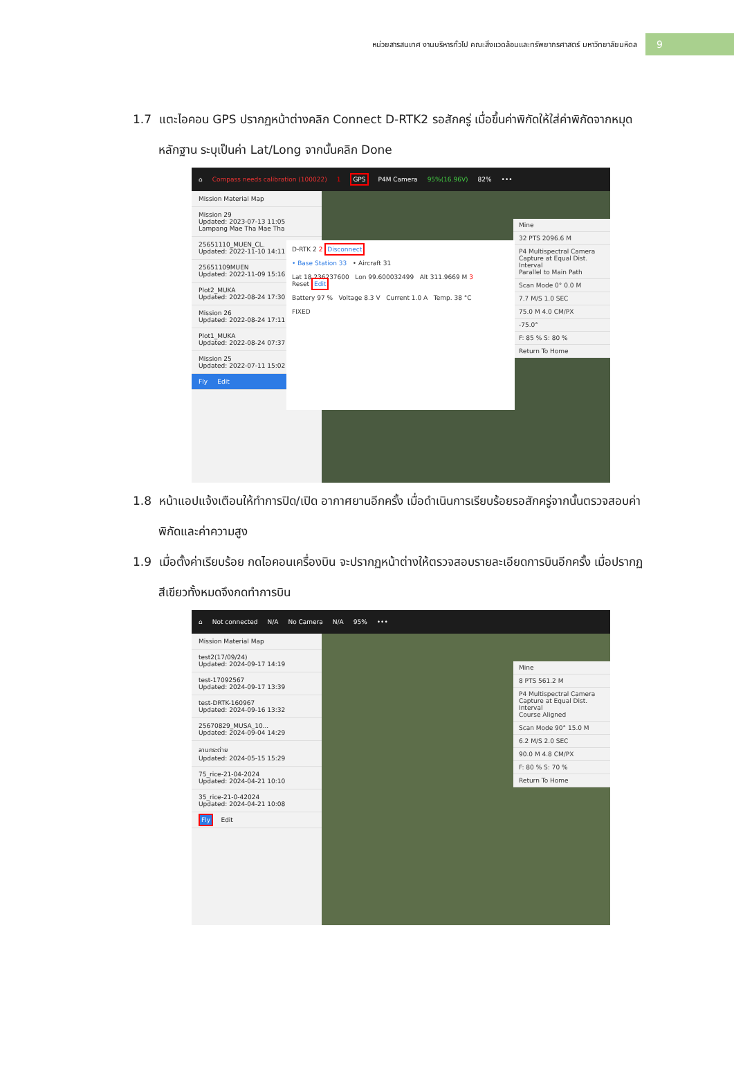หน่วยสารสนเทศ งานบริหารทั่วไป คณะสิ่งแวดล้อมและทรัพยากรศาสตร์ มหาวิทยาลัยมหิดล 9
1.7 แตะไอคอน GPS ปรากฏหน้าต่างคลิก Connect D-RTK2 รอสักครู่ เมื่อขึ้นค่าพิกัดให้ใส่ค่าพิกัดจากหมุดหลักฐาน ระบุเป็นค่า Lat/Long จากนั้นคลิก Done
⌂ Compass needs calibration (100022) 1 GPS P4M Camera 95%(16.96V) 82% •••
Mission Material Map
Mission 29
Updated: 2023-07-13 11:05
Lampang Mae Tha Mae Tha
25651110_MUEN_CL.
Updated: 2022-11-10 14:11
25651109MUEN
Updated: 2022-11-09 15:16
Plot2_MUKA
Updated: 2022-08-24 17:30
Mission 26
Updated: 2022-08-24 17:11
Plot1_MUKA
Updated: 2022-08-24 07:37
Mission 25
Updated: 2022-07-11 15:02
Fly Edit
Mine
32 PTS 2096.6 M
P4 Multispectral Camera
Capture at Equal Dist. Interval
Parallel to Main Path
Scan Mode 0° 0.0 M
7.7 M/S 1.0 SEC
75.0 M 4.0 CM/PX
-75.0°
F: 85 % S: 80 %
Return To Home
D-RTK 2 2 Disconnect
• Base Station 33 • Aircraft 31
Lat 18.236237600 Lon 99.600032499 Alt 311.9669 M 3
Reset Edit
Battery 97 % Voltage 8.3 V Current 1.0 A Temp. 38 °C
FIXED
1.8 หน้าแอปแจ้งเตือนให้ทำการปิด/เปิด อากาศยานอีกครั้ง เมื่อดำเนินการเรียบร้อยรอสักครู่จากนั้นตรวจสอบค่าพิกัดและค่าความสูง
1.9 เมื่อตั้งค่าเรียบร้อย กดไอคอนเครื่องบิน จะปรากฏหน้าต่างให้ตรวจสอบรายละเอียดการบินอีกครั้ง เมื่อปรากฏสีเขียวทั้งหมดจึงกดทำการบิน
⌂ Not connected N/A No Camera N/A 95% •••
Mission Material Map
test2(17/09/24)
Updated: 2024-09-17 14:19
test-17092567
Updated: 2024-09-17 13:39
test-DRTK-160967
Updated: 2024-09-16 13:32
25670829_MUSA_10...
Updated: 2024-09-04 14:29
ลานกระต่าย
Updated: 2024-05-15 15:29
75_rice-21-04-2024
Updated: 2024-04-21 10:10
35_rice-21-0-42024
Updated: 2024-04-21 10:08
Fly Edit
Mine
8 PTS 561.2 M
P4 Multispectral Camera
Capture at Equal Dist. Interval
Course Aligned
Scan Mode 90° 15.0 M
6.2 M/S 2.0 SEC
90.0 M 4.8 CM/PX
F: 80 % S: 70 %
Return To Home